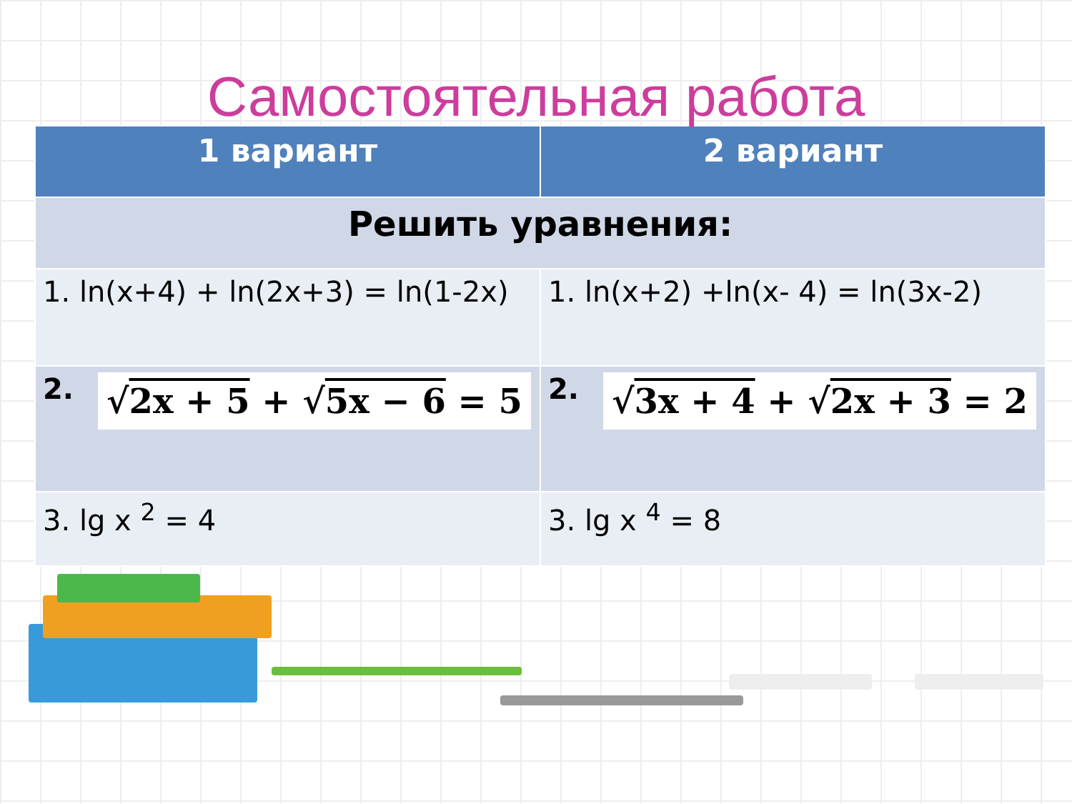Самостоятельная работа
| 1 вариант | 2 вариант |
| --- | --- |
| Решить уравнения: | |
| 1. ln(x+4) + ln(2x+3) = ln(1-2x) | 1. ln(x+2) +ln(x- 4) = ln(3x-2) |
| 2. √ 2x + 5 + √ 5x − 6 = 5 | 2. √ 3x + 4 + √ 2x + 3 = 2 |
| 3. lg x <sup>2</sup> = 4 | 3. lg x <sup>4</sup> = 8 |